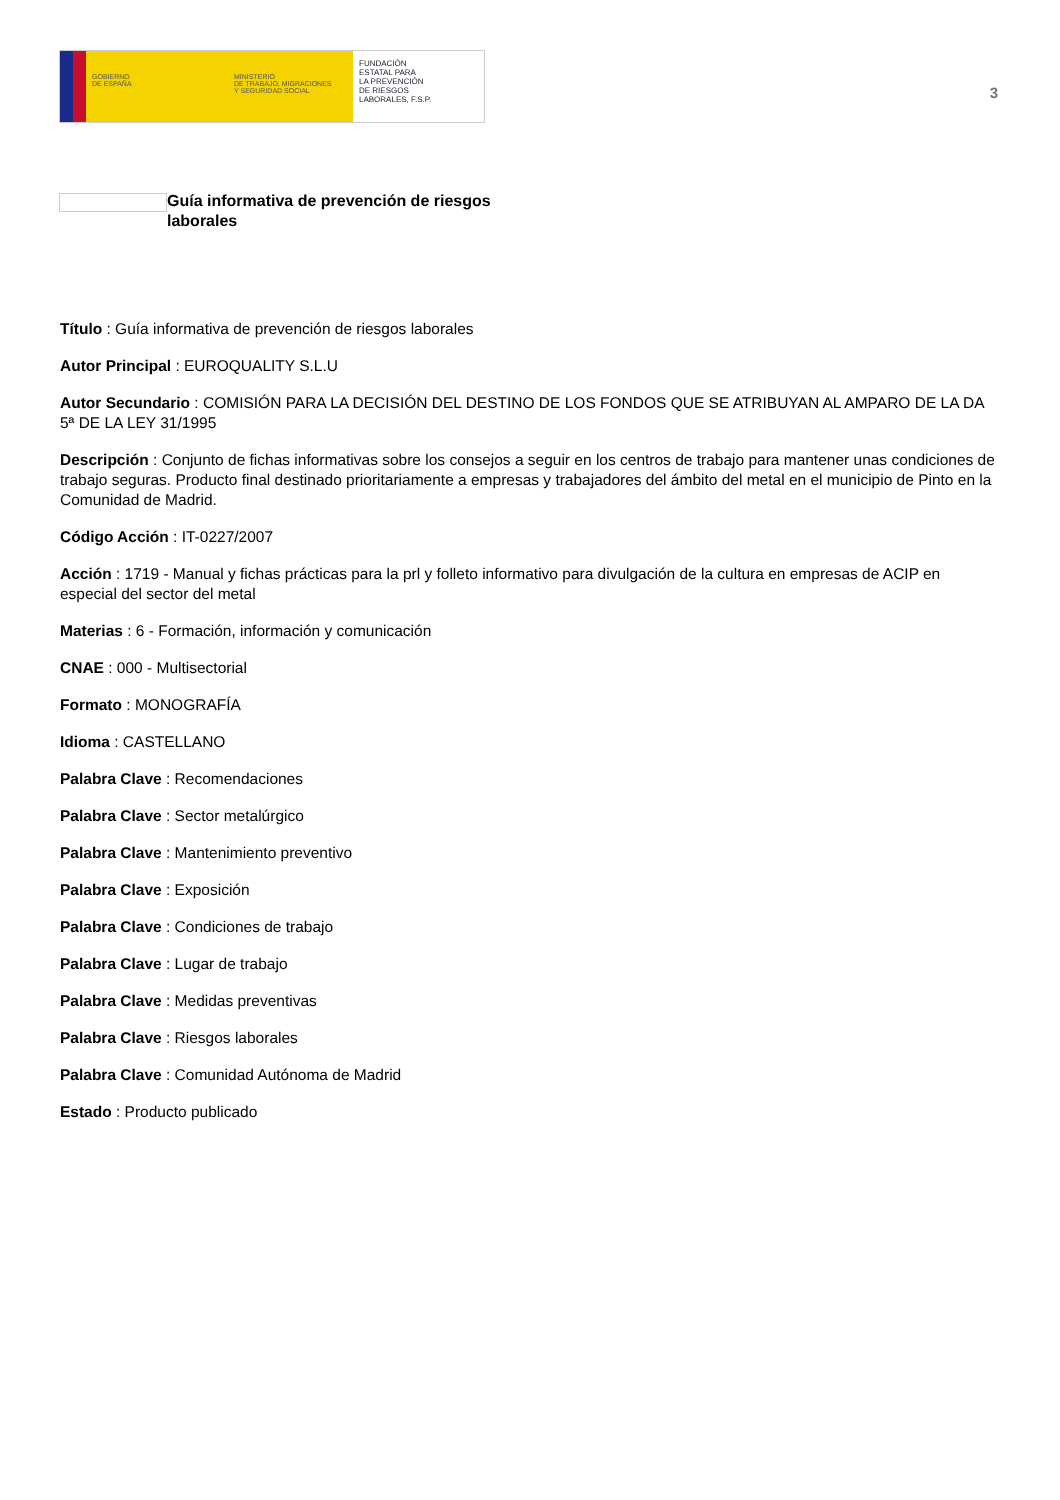GOBIERNO
DE ESPAÑA
MINISTERIO
DE TRABAJO, MIGRACIONES
Y SEGURIDAD SOCIAL
FUNDACIÓN
ESTATAL PARA
LA PREVENCIÓN
DE RIESGOS
LABORALES, F.S.P.
3
Guía informativa de prevención de riesgos laborales
Título : Guía informativa de prevención de riesgos laborales
Autor Principal : EUROQUALITY S.L.U
Autor Secundario : COMISIÓN PARA LA DECISIÓN DEL DESTINO DE LOS FONDOS QUE SE ATRIBUYAN AL AMPARO DE LA DA 5ª DE LA LEY 31/1995
Descripción : Conjunto de fichas informativas sobre los consejos a seguir en los centros de trabajo para mantener unas condiciones de trabajo seguras. Producto final destinado prioritariamente a empresas y trabajadores del ámbito del metal en el municipio de Pinto en la Comunidad de Madrid.
Código Acción : IT-0227/2007
Acción : 1719 - Manual y fichas prácticas para la prl y folleto informativo para divulgación de la cultura en empresas de ACIP en especial del sector del metal
Materias : 6 - Formación, información y comunicación
CNAE : 000 - Multisectorial
Formato : MONOGRAFÍA
Idioma : CASTELLANO
Palabra Clave : Recomendaciones
Palabra Clave : Sector metalúrgico
Palabra Clave : Mantenimiento preventivo
Palabra Clave : Exposición
Palabra Clave : Condiciones de trabajo
Palabra Clave : Lugar de trabajo
Palabra Clave : Medidas preventivas
Palabra Clave : Riesgos laborales
Palabra Clave : Comunidad Autónoma de Madrid
Estado : Producto publicado